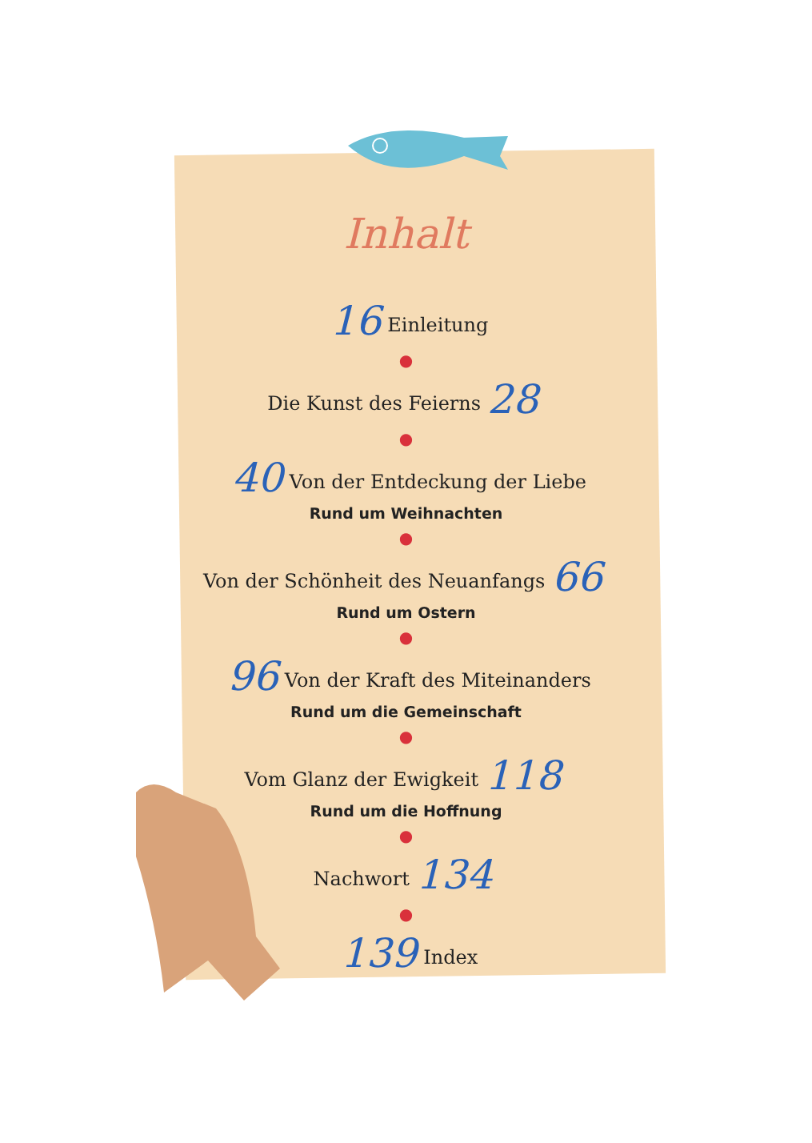Inhalt
16 Einleitung
●
Die Kunst des Feierns 28
●
40 Von der Entdeckung der Liebe
Rund um Weihnachten
●
Von der Schönheit des Neuanfangs 66
Rund um Ostern
●
96 Von der Kraft des Miteinanders
Rund um die Gemeinschaft
●
Vom Glanz der Ewigkeit 118
Rund um die Hoffnung
●
Nachwort 134
●
139 Index